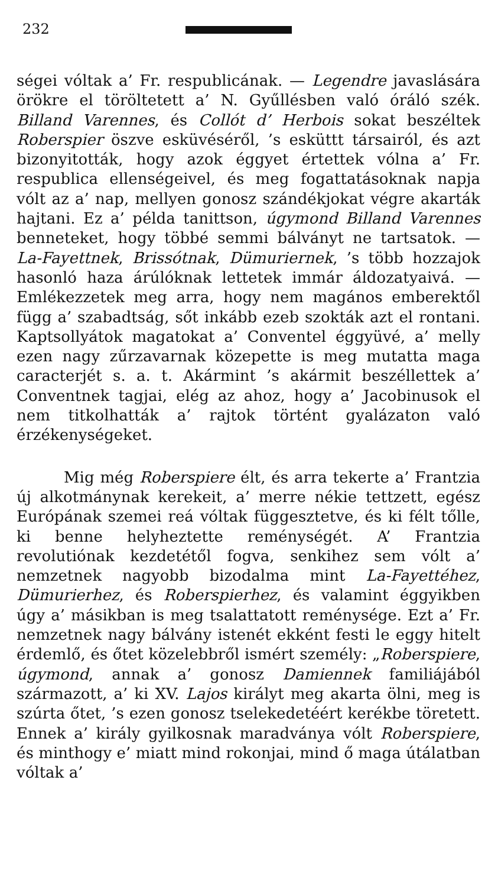232
ségei vóltak a’ Fr. respublicának. — Legendre javaslására örökre el töröltetett a’ N. Gyűllésben való óráló szék. Billand Varennes, és Collót d’ Herbois sokat beszéltek Roberspier öszve esküvéséről, ’s esküttt társairól, és azt bizonyitották, hogy azok éggyet értettek vólna a’ Fr. respublica ellenségeivel, és meg fogattatásoknak napja vólt az a’ nap, mellyen gonosz szándékjokat végre akarták hajtani. Ez a’ példa tanittson, úgymond Billand Varennes benneteket, hogy többé semmi bálványt ne tartsatok. — La-Fayettnek, Brissótnak, Dümuriernek, ’s több hozzajok hasonló haza árúlóknak lettetek immár áldozatyaivá. — Emlékezzetek meg arra, hogy nem magános emberektől függ a’ szabadtság, sőt inkább ezeb szokták azt el rontani. Kaptsollyátok magatokat a’ Conventel éggyüvé, a’ melly ezen nagy zűrzavarnak közepette is meg mutatta maga caracterjét s. a. t. Akármint ’s akármit beszéllettek a’ Conventnek tagjai, elég az ahoz, hogy a’ Jacobinusok el nem titkolhatták a’ rajtok történt gyalázaton való érzékenységeket.
Mig még Roberspiere élt, és arra tekerte a’ Frantzia új alkotmánynak kerekeit, a’ merre nékie tettzett, egész Európának szemei reá vóltak függesztetve, és ki félt tőlle, ki benne helyheztette reménységét. A’ Frantzia revolutiónak kezdetétől fogva, senkihez sem vólt a’ nemzetnek nagyobb bizodalma mint La-Fayettéhez, Dümurierhez, és Roberspierhez, és valamint éggyikben úgy a’ másikban is meg tsalattatott reménysége. Ezt a’ Fr. nemzetnek nagy bálvány istenét ekként festi le eggy hitelt érdemlő, és őtet közelebbről ismért személy: „Roberspiere, úgymond, annak a’ gonosz Damiennek familiájából származott, a’ ki XV. Lajos királyt meg akarta ölni, meg is szúrta őtet, ’s ezen gonosz tselekedetéért kerékbe töretett. Ennek a’ király gyilkosnak maradványa vólt Roberspiere, és minthogy e’ miatt mind rokonjai, mind ő maga útálatban vóltak a’